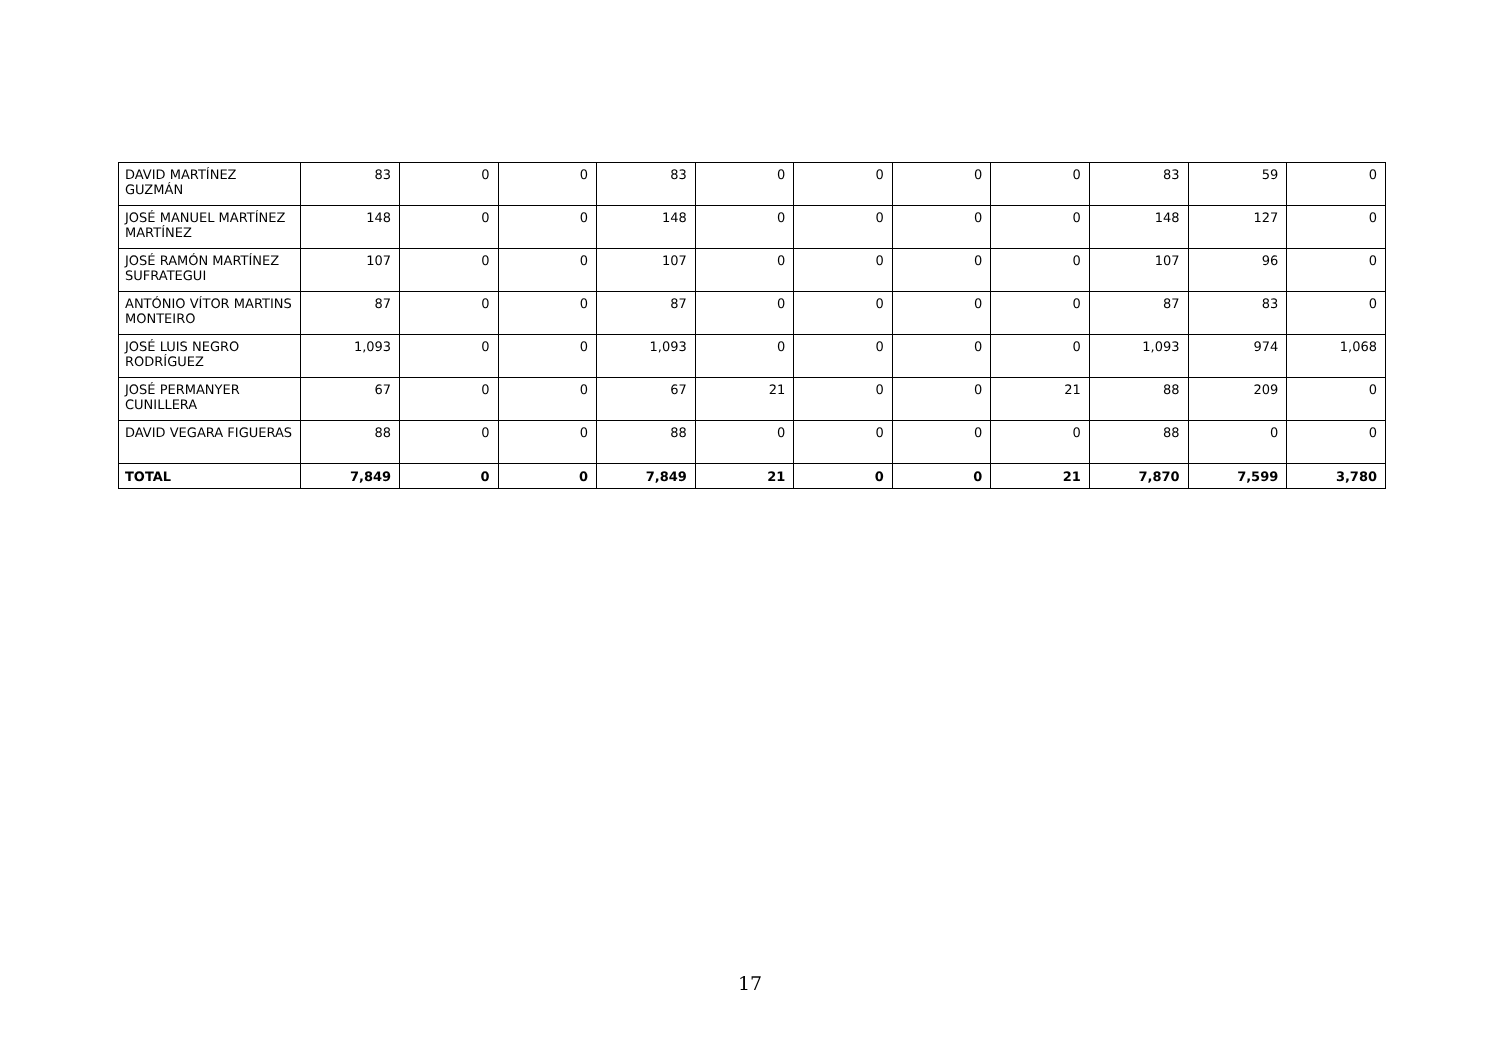| DAVID MARTÍNEZ GUZMÁN | 83 | 0 | 0 | 83 | 0 | 0 | 0 | 0 | 83 | 59 | 0 |
| JOSÉ MANUEL MARTÍNEZ MARTÍNEZ | 148 | 0 | 0 | 148 | 0 | 0 | 0 | 0 | 148 | 127 | 0 |
| JOSÉ RAMÓN MARTÍNEZ SUFRATEGUI | 107 | 0 | 0 | 107 | 0 | 0 | 0 | 0 | 107 | 96 | 0 |
| ANTÓNIO VÍTOR MARTINS MONTEIRO | 87 | 0 | 0 | 87 | 0 | 0 | 0 | 0 | 87 | 83 | 0 |
| JOSÉ LUIS NEGRO RODRÍGUEZ | 1,093 | 0 | 0 | 1,093 | 0 | 0 | 0 | 0 | 1,093 | 974 | 1,068 |
| JOSÉ PERMANYER CUNILLERA | 67 | 0 | 0 | 67 | 21 | 0 | 0 | 21 | 88 | 209 | 0 |
| DAVID VEGARA FIGUERAS | 88 | 0 | 0 | 88 | 0 | 0 | 0 | 0 | 88 | 0 | 0 |
| TOTAL | 7,849 | 0 | 0 | 7,849 | 21 | 0 | 0 | 21 | 7,870 | 7,599 | 3,780 |
17